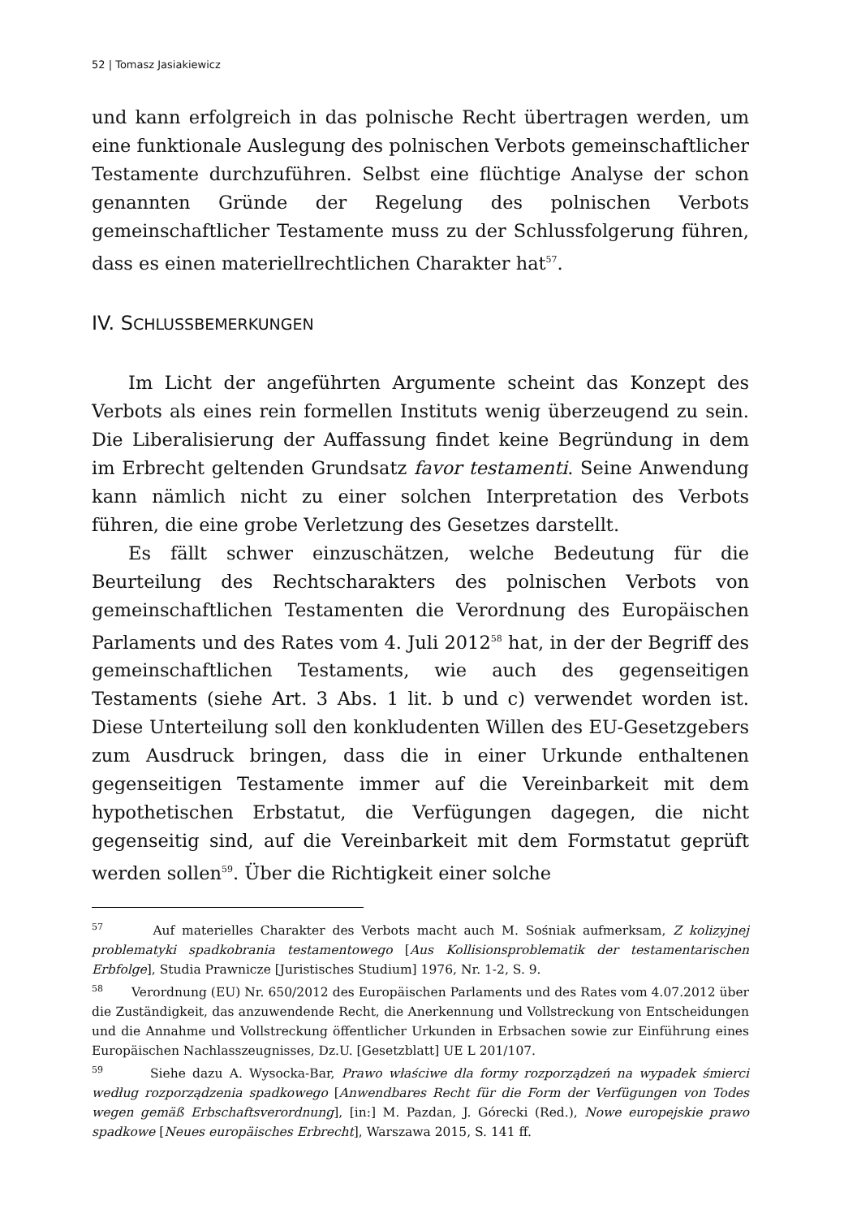52 | Tomasz Jasiakiewicz
und kann erfolgreich in das polnische Recht übertragen werden, um eine funktionale Auslegung des polnischen Verbots gemeinschaftlicher Testamente durchzuführen. Selbst eine flüchtige Analyse der schon genannten Gründe der Regelung des polnischen Verbots gemeinschaftlicher Testamente muss zu der Schlussfolgerung führen, dass es einen materiellrechtlichen Charakter hat<sup>57</sup>.
IV. SCHLUSSBEMERKUNGEN
Im Licht der angeführten Argumente scheint das Konzept des Verbots als eines rein formellen Instituts wenig überzeugend zu sein. Die Liberalisierung der Auffassung findet keine Begründung in dem im Erbrecht geltenden Grundsatz favor testamenti. Seine Anwendung kann nämlich nicht zu einer solchen Interpretation des Verbots führen, die eine grobe Verletzung des Gesetzes darstellt.
Es fällt schwer einzuschätzen, welche Bedeutung für die Beurteilung des Rechtscharakters des polnischen Verbots von gemeinschaftlichen Testamenten die Verordnung des Europäischen Parlaments und des Rates vom 4. Juli 2012<sup>58</sup> hat, in der der Begriff des gemeinschaftlichen Testaments, wie auch des gegenseitigen Testaments (siehe Art. 3 Abs. 1 lit. b und c) verwendet worden ist. Diese Unterteilung soll den konkludenten Willen des EU-Gesetzgebers zum Ausdruck bringen, dass die in einer Urkunde enthaltenen gegenseitigen Testamente immer auf die Vereinbarkeit mit dem hypothetischen Erbstatut, die Verfügungen dagegen, die nicht gegenseitig sind, auf die Vereinbarkeit mit dem Formstatut geprüft werden sollen<sup>59</sup>. Über die Richtigkeit einer solche
<sup>57</sup> Auf materielles Charakter des Verbots macht auch M. Sośniak aufmerksam, Z kolizyjnej problematyki spadkobrania testamentowego [Aus Kollisionsproblematik der testamentarischen Erbfolge], Studia Prawnicze [Juristisches Studium] 1976, Nr. 1-2, S. 9.
<sup>58</sup> Verordnung (EU) Nr. 650/2012 des Europäischen Parlaments und des Rates vom 4.07.2012 über die Zuständigkeit, das anzuwendende Recht, die Anerkennung und Vollstreckung von Entscheidungen und die Annahme und Vollstreckung öffentlicher Urkunden in Erbsachen sowie zur Einführung eines Europäischen Nachlasszeugnisses, Dz.U. [Gesetzblatt] UE L 201/107.
<sup>59</sup> Siehe dazu A. Wysocka-Bar, Prawo właściwe dla formy rozporządzeń na wypadek śmierci według rozporządzenia spadkowego [Anwendbares Recht für die Form der Verfügungen von Todes wegen gemäß Erbschaftsverordnung], [in:] M. Pazdan, J. Górecki (Red.), Nowe europejskie prawo spadkowe [Neues europäisches Erbrecht], Warszawa 2015, S. 141 ff.